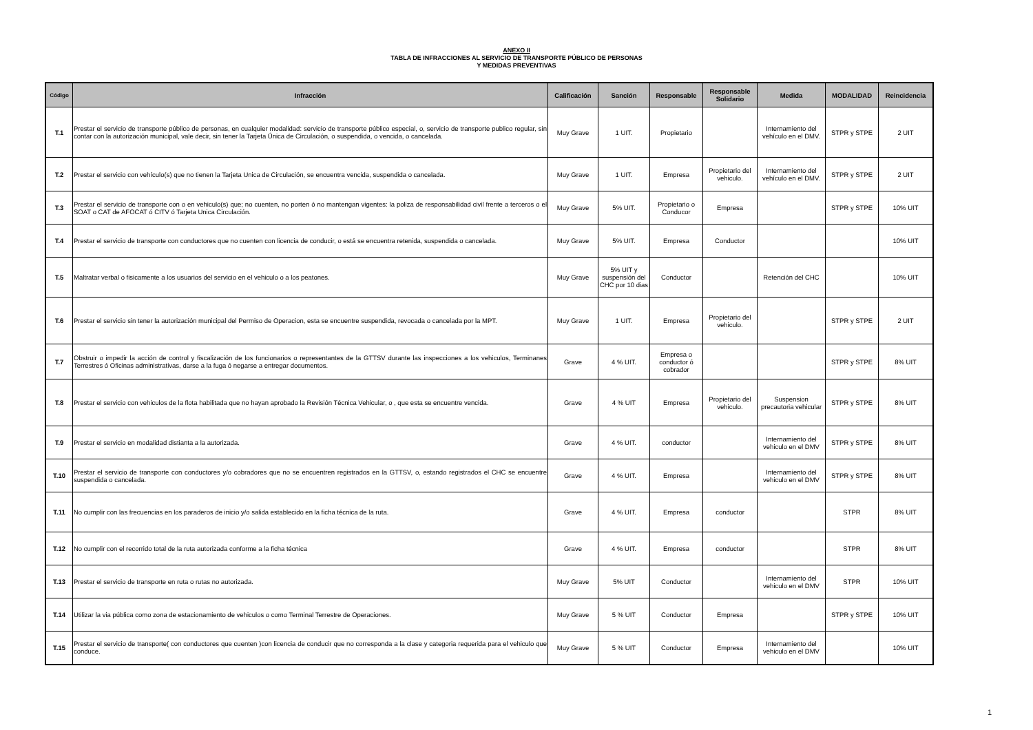ANEXO II
TABLA DE INFRACCIONES AL SERVICIO DE TRANSPORTE PÚBLICO DE PERSONAS
Y MEDIDAS PREVENTIVAS
| Código | Infracción | Calificación | Sanción | Responsable | Responsable Solidario | Medida | MODALIDAD | Reincidencia |
| --- | --- | --- | --- | --- | --- | --- | --- | --- |
| T.1 | Prestar el servicio de transporte público de personas, en cualquier modalidad: servicio de transporte público especial, o, servicio de transporte publico regular, sin contar con la autorización municipal, vale decir, sin tener la Tarjeta Única de Circulación, o suspendida, o vencida, o cancelada. | Muy Grave | 1 UIT. | Propietario | | Internamiento del vehículo en el DMV. | STPR y STPE | 2 UIT |
| T.2 | Prestar el servicio con vehículo(s) que no tienen la Tarjeta Unica de Circulación, se encuentra vencida, suspendida o cancelada. | Muy Grave | 1 UIT. | Empresa | Propietario del vehiculo. | Internamiento del vehículo en el DMV. | STPR y STPE | 2 UIT |
| T.3 | Prestar el servicio de transporte con o en vehiculo(s) que; no cuenten, no porten ó no mantengan vigentes: la poliza de responsabilidad civil frente a terceros o el SOAT o CAT de AFOCAT ó CITV ó Tarjeta Unica Circulación. | Muy Grave | 5% UIT. | Propietario o Conducor | Empresa | | STPR y STPE | 10% UIT |
| T.4 | Prestar el servicio de transporte con conductores que no cuenten con licencia de conducir, o está se encuentra retenida, suspendida o cancelada. | Muy Grave | 5% UIT. | Empresa | Conductor | | | 10% UIT |
| T.5 | Maltratar verbal o fisicamente a los usuarios del servicio en el vehiculo o a los peatones. | Muy Grave | 5% UIT y suspensión del CHC por 10 dias | Conductor | | Retención del CHC | | 10% UIT |
| T.6 | Prestar el servicio sin tener la autorización municipal del Permiso de Operacion, esta se encuentre suspendida, revocada o cancelada por la MPT. | Muy Grave | 1 UIT. | Empresa | Propietario del vehiculo. | | STPR y STPE | 2 UIT |
| T.7 | Obstruir o impedir la acción de control y fiscalización de los funcionarios o representantes de la GTTSV durante las inspecciones a los vehiculos, Terminanes Terrestres ó Oficinas administrativas, darse a la fuga ó negarse a entregar documentos. | Grave | 4 % UIT. | Empresa o conductor ó cobrador | | | STPR y STPE | 8% UIT |
| T.8 | Prestar el servicio con vehiculos de la flota habilitada que no hayan aprobado la Revisión Técnica Vehicular, o , que esta se encuentre vencida. | Grave | 4 % UIT | Empresa | Propietario del vehiculo. | Suspension precautoria vehicular | STPR y STPE | 8% UIT |
| T.9 | Prestar el servicio en modalidad distianta a la autorizada. | Grave | 4 % UIT. | conductor | | Internamiento del vehiculo en el DMV | STPR y STPE | 8% UIT |
| T.10 | Prestar el servicio de transporte con conductores y/o cobradores que no se encuentren registrados en la GTTSV, o, estando registrados el CHC se encuentre suspendida o cancelada. | Grave | 4 % UIT. | Empresa | | Internamiento del vehiculo en el DMV | STPR y STPE | 8% UIT |
| T.11 | No cumplir con las frecuencias en los paraderos de inicio y/o salida establecido en la ficha técnica de la ruta. | Grave | 4 % UIT. | Empresa | conductor | | STPR | 8% UIT |
| T.12 | No cumplir con el recorrido total de la ruta autorizada conforme a la ficha técnica | Grave | 4 % UIT. | Empresa | conductor | | STPR | 8% UIT |
| T.13 | Prestar el servicio de transporte en ruta o rutas no autorizada. | Muy Grave | 5% UIT | Conductor | | Internamiento del vehiculo en el DMV | STPR | 10% UIT |
| T.14 | Utilizar la via pública como zona de estacionamiento de vehiculos o como Terminal Terrestre de Operaciones. | Muy Grave | 5 % UIT | Conductor | Empresa | | STPR y STPE | 10% UIT |
| T.15 | Prestar el servicio de transporte( con conductores que cuenten )con licencia de conducir que no corresponda a la clase y categoria requerida para el vehiculo que conduce. | Muy Grave | 5 % UIT | Conductor | Empresa | Internamiento del vehiculo en el DMV | | 10% UIT |
1